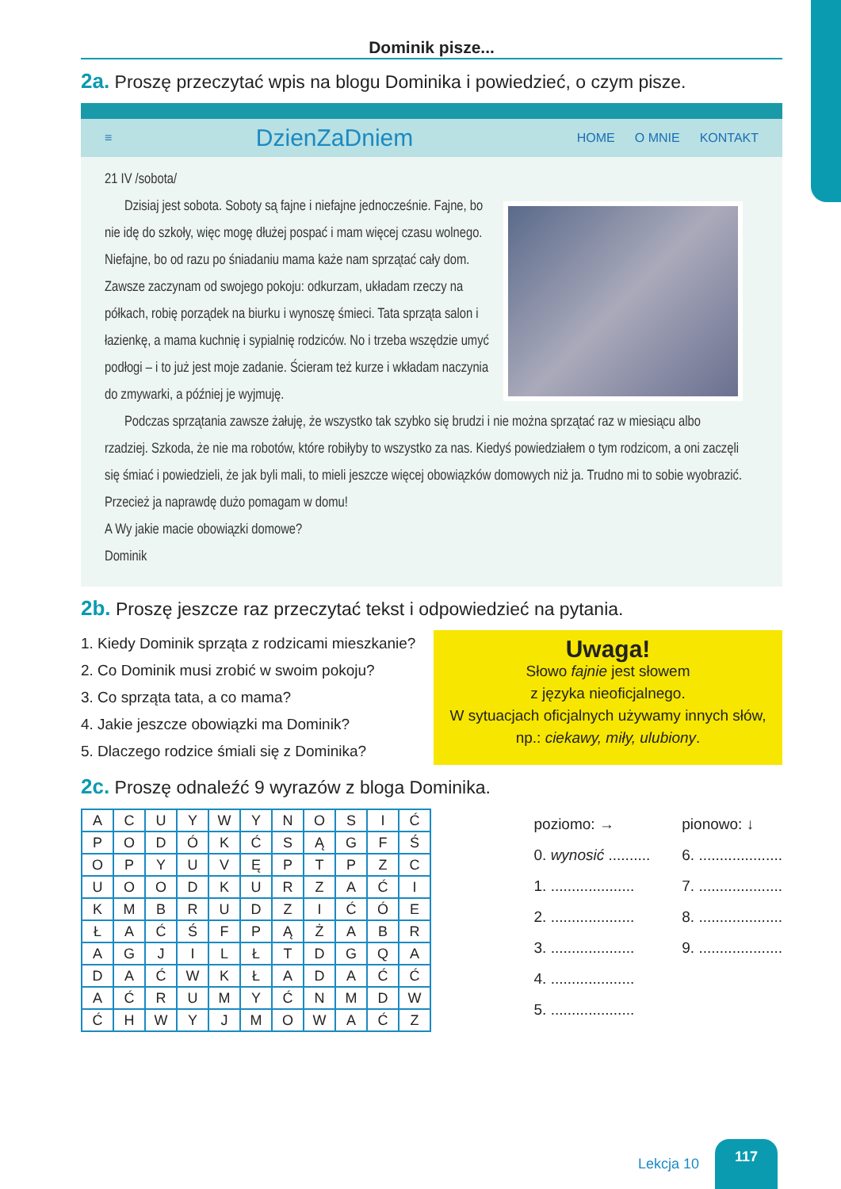Dominik pisze...
2a. Proszę przeczytać wpis na blogu Dominika i powiedzieć, o czym pisze.
≡
DzienZaDniem
HOME O MNIE KONTAKT
21 IV /sobota/
Dzisiaj jest sobota. Soboty są fajne i niefajne jednocześnie. Fajne, bo nie idę do szkoły, więc mogę dłużej pospać i mam więcej czasu wolnego. Niefajne, bo od razu po śniadaniu mama każe nam sprzątać cały dom. Zawsze zaczynam od swojego pokoju: odkurzam, układam rzeczy na półkach, robię porządek na biurku i wynoszę śmieci. Tata sprząta salon i łazienkę, a mama kuchnię i sypialnię rodziców. No i trzeba wszędzie umyć podłogi – i to już jest moje zadanie. Ścieram też kurze i wkładam naczynia do zmywarki, a później je wyjmuję.
Podczas sprzątania zawsze żałuję, że wszystko tak szybko się brudzi i nie można sprzątać raz w miesiącu albo rzadziej. Szkoda, że nie ma robotów, które robiłyby to wszystko za nas. Kiedyś powiedziałem o tym rodzicom, a oni zaczęli się śmiać i powiedzieli, że jak byli mali, to mieli jeszcze więcej obowiązków domowych niż ja. Trudno mi to sobie wyobrazić. Przecież ja naprawdę dużo pomagam w domu!
A Wy jakie macie obowiązki domowe?
Dominik
2b. Proszę jeszcze raz przeczytać tekst i odpowiedzieć na pytania.
1. Kiedy Dominik sprząta z rodzicami mieszkanie?
2. Co Dominik musi zrobić w swoim pokoju?
3. Co sprząta tata, a co mama?
4. Jakie jeszcze obowiązki ma Dominik?
5. Dlaczego rodzice śmiali się z Dominika?
Uwaga!
Słowo fajnie jest słowem
z języka nieoficjalnego.
W sytuacjach oficjalnych używamy innych słów, np.: ciekawy, miły, ulubiony.
2c. Proszę odnaleźć 9 wyrazów z bloga Dominika.
| A | C | U | Y | W | Y | N | O | S | I | Ć |
| P | O | D | Ó | K | Ć | S | Ą | G | F | Ś |
| O | P | Y | U | V | Ę | P | T | P | Z | C |
| U | O | O | D | K | U | R | Z | A | Ć | I |
| K | M | B | R | U | D | Z | I | Ć | Ó | E |
| Ł | A | Ć | Ś | F | P | Ą | Ż | A | B | R |
| A | G | J | I | L | Ł | T | D | G | Q | A |
| D | A | Ć | W | K | Ł | A | D | A | Ć | Ć |
| A | Ć | R | U | M | Y | Ć | N | M | D | W |
| Ć | H | W | Y | J | M | O | W | A | Ć | Z |
poziomo: →
0. wynosić ..........
1. ....................
2. ....................
3. ....................
4. ....................
5. ....................
pionowo: ↓
6. ....................
7. ....................
8. ....................
9. ....................
Lekcja 10 117